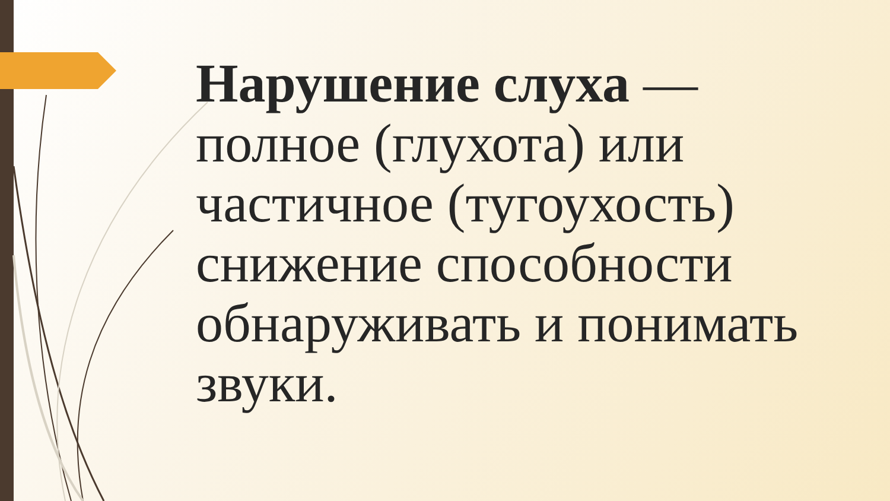Нарушение слуха — полное (глухота) или частичное (тугоухость) снижение способности обнаруживать и понимать звуки.